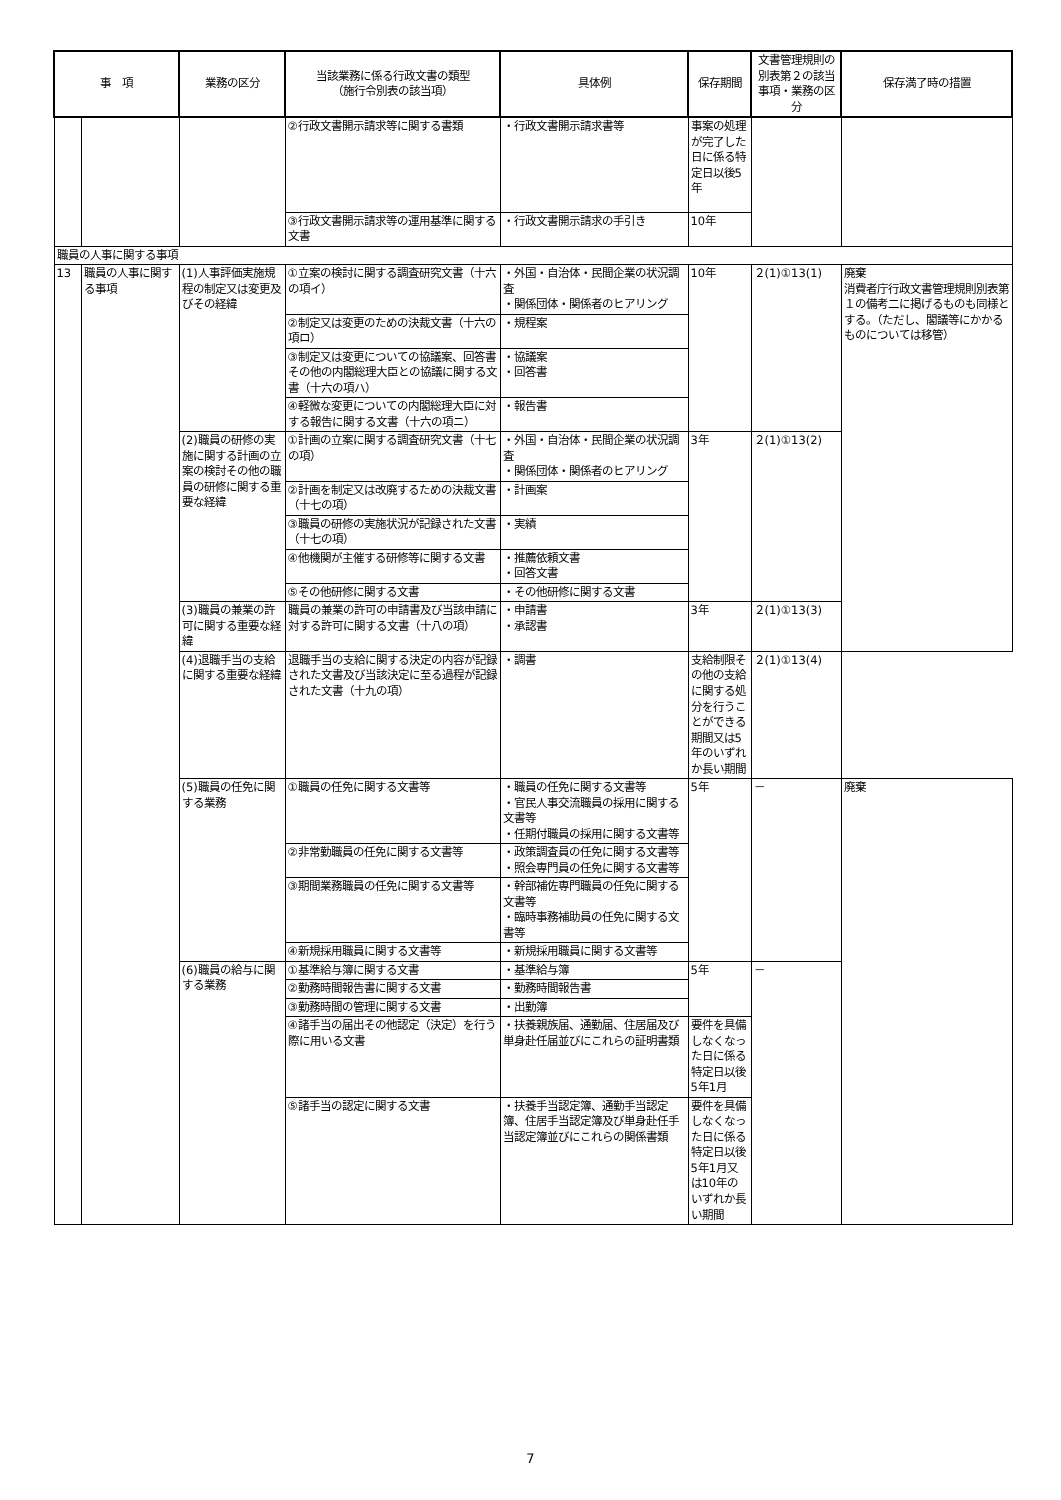| 事 項 | | 業務の区分 | 当該業務に係る行政文書の類型 （施行令別表の該当項） | 具体例 | 保存期間 | 文書管理規則の別表第２の該当事項・業務の区分 | 保存満了時の措置 |
| --- | --- | --- | --- | --- | --- | --- | --- |
| | | | ②行政文書開示請求等に関する書類 | ・行政文書開示請求書等 | 事案の処理が完了した日に係る特定日以後5年 | | |
| | | | ③行政文書開示請求等の運用基準に関する文書 | ・行政文書開示請求の手引き | 10年 | | |
| 職員の人事に関する事項 | | | | | | | |
| 13 | 職員の人事に関する事項 | (1)人事評価実施規程の制定又は変更及びその経緯 | ①立案の検討に関する調査研究文書（十六の項イ） | ・外国・自治体・民間企業の状況調査 ・関係団体・関係者のヒアリング | 10年 | ２(1)①13(1) | 廃棄 消費者庁行政文書管理規則別表第１の備考二に掲げるものも同様とする。（ただし、閣議等にかかるものについては移管） |
| | | | ②制定又は変更のための決裁文書（十六の項ロ） | ・規程案 | | | |
| | | | ③制定又は変更についての協議案、回答書その他の内閣総理大臣との協議に関する文書（十六の項ハ） | ・協議案 ・回答書 | | | |
| | | | ④軽微な変更についての内閣総理大臣に対する報告に関する文書（十六の項ニ） | ・報告書 | | | |
| | | (2)職員の研修の実施に関する計画の立案の検討その他の職員の研修に関する重要な経緯 | ①計画の立案に関する調査研究文書（十七の項） | ・外国・自治体・民間企業の状況調査 ・関係団体・関係者のヒアリング | 3年 | ２(1)①13(2) | |
| | | | ②計画を制定又は改廃するための決裁文書（十七の項） | ・計画案 | | | |
| | | | ③職員の研修の実施状況が記録された文書（十七の項） | ・実績 | | | |
| | | | ④他機関が主催する研修等に関する文書 | ・推薦依頼文書 ・回答文書 | | | |
| | | | ⑤その他研修に関する文書 | ・その他研修に関する文書 | | | |
| | | (3)職員の兼業の許可に関する重要な経緯 | 職員の兼業の許可の申請書及び当該申請に対する許可に関する文書（十八の項） | ・申請書 ・承認書 | 3年 | ２(1)①13(3) | |
| | | (4)退職手当の支給に関する重要な経緯 | 退職手当の支給に関する決定の内容が記録された文書及び当該決定に至る過程が記録された文書（十九の項） | ・調書 | 支給制限その他の支給に関する処分を行うことができる期間又は5年のいずれか長い期間 | ２(1)①13(4) | |
| | | (5)職員の任免に関する業務 | ①職員の任免に関する文書等 | ・職員の任免に関する文書等 ・官民人事交流職員の採用に関する文書等 ・任期付職員の採用に関する文書等 | 5年 | － | 廃棄 |
| | | | ②非常勤職員の任免に関する文書等 | ・政策調査員の任免に関する文書等 ・照会専門員の任免に関する文書等 | | | |
| | | | ③期間業務職員の任免に関する文書等 | ・幹部補佐専門職員の任免に関する文書等 ・臨時事務補助員の任免に関する文書等 | | | |
| | | | ④新規採用職員に関する文書等 | ・新規採用職員に関する文書等 | | | |
| | | (6)職員の給与に関する業務 | ①基準給与簿に関する文書 | ・基準給与簿 | 5年 | － | |
| | | | ②勤務時間報告書に関する文書 | ・勤務時間報告書 | | | |
| | | | ③勤務時間の管理に関する文書 | ・出勤簿 | | | |
| | | | ④諸手当の届出その他認定（決定）を行う際に用いる文書 | ・扶養親族届、通勤届、住居届及び単身赴任届並びにこれらの証明書類 | 要件を具備しなくなった日に係る特定日以後5年1月 | | |
| | | | ⑤諸手当の認定に関する文書 | ・扶養手当認定簿、通勤手当認定簿、住居手当認定簿及び単身赴任手当認定簿並びにこれらの関係書類 | 要件を具備しなくなった日に係る特定日以後5年1月又は10年のいずれか長い期間 | | |
7